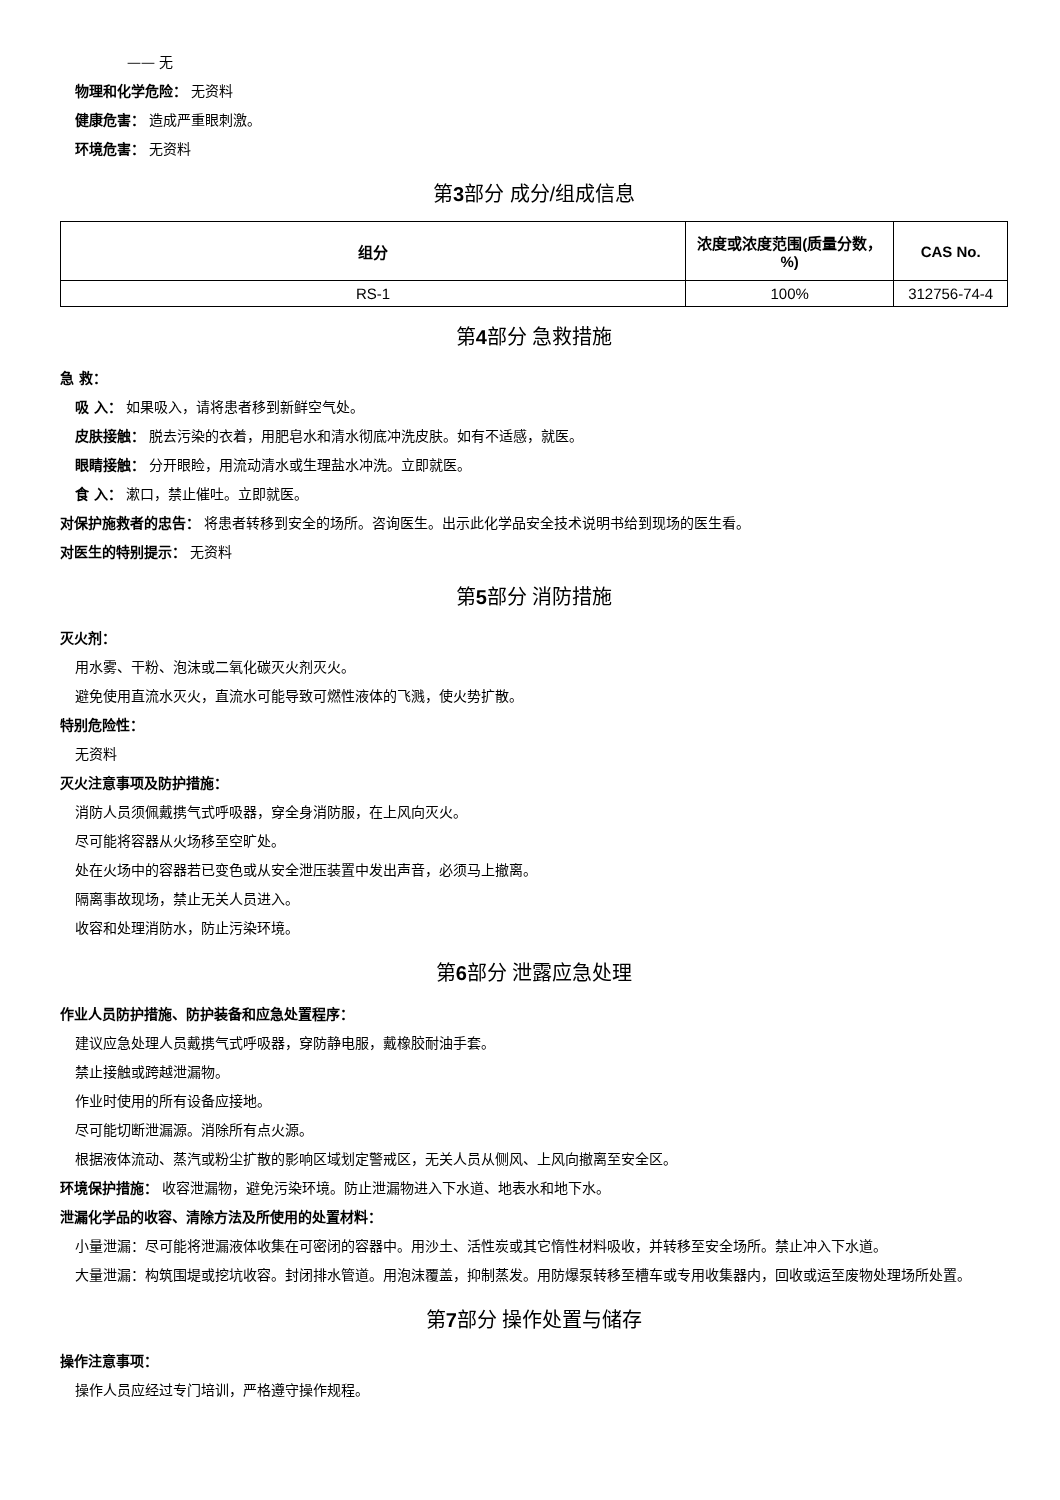—— 无
物理和化学危险： 无资料
健康危害： 造成严重眼刺激。
环境危害： 无资料
第3部分 成分/组成信息
| 组分 | 浓度或浓度范围(质量分数，%) | CAS No. |
| --- | --- | --- |
| RS-1 | 100% | 312756-74-4 |
第4部分 急救措施
急 救：
吸 入： 如果吸入，请将患者移到新鲜空气处。
皮肤接触： 脱去污染的衣着，用肥皂水和清水彻底冲洗皮肤。如有不适感，就医。
眼睛接触： 分开眼睑，用流动清水或生理盐水冲洗。立即就医。
食 入： 漱口，禁止催吐。立即就医。
对保护施救者的忠告： 将患者转移到安全的场所。咨询医生。出示此化学品安全技术说明书给到现场的医生看。
对医生的特别提示： 无资料
第5部分 消防措施
灭火剂：
用水雾、干粉、泡沫或二氧化碳灭火剂灭火。
避免使用直流水灭火，直流水可能导致可燃性液体的飞溅，使火势扩散。
特别危险性：
无资料
灭火注意事项及防护措施：
消防人员须佩戴携气式呼吸器，穿全身消防服，在上风向灭火。
尽可能将容器从火场移至空旷处。
处在火场中的容器若已变色或从安全泄压装置中发出声音，必须马上撤离。
隔离事故现场，禁止无关人员进入。
收容和处理消防水，防止污染环境。
第6部分 泄露应急处理
作业人员防护措施、防护装备和应急处置程序：
建议应急处理人员戴携气式呼吸器，穿防静电服，戴橡胶耐油手套。
禁止接触或跨越泄漏物。
作业时使用的所有设备应接地。
尽可能切断泄漏源。消除所有点火源。
根据液体流动、蒸汽或粉尘扩散的影响区域划定警戒区，无关人员从侧风、上风向撤离至安全区。
环境保护措施： 收容泄漏物，避免污染环境。防止泄漏物进入下水道、地表水和地下水。
泄漏化学品的收容、清除方法及所使用的处置材料：
小量泄漏：尽可能将泄漏液体收集在可密闭的容器中。用沙土、活性炭或其它惰性材料吸收，并转移至安全场所。禁止冲入下水道。
大量泄漏：构筑围堤或挖坑收容。封闭排水管道。用泡沫覆盖，抑制蒸发。用防爆泵转移至槽车或专用收集器内，回收或运至废物处理场所处置。
第7部分 操作处置与储存
操作注意事项：
操作人员应经过专门培训，严格遵守操作规程。